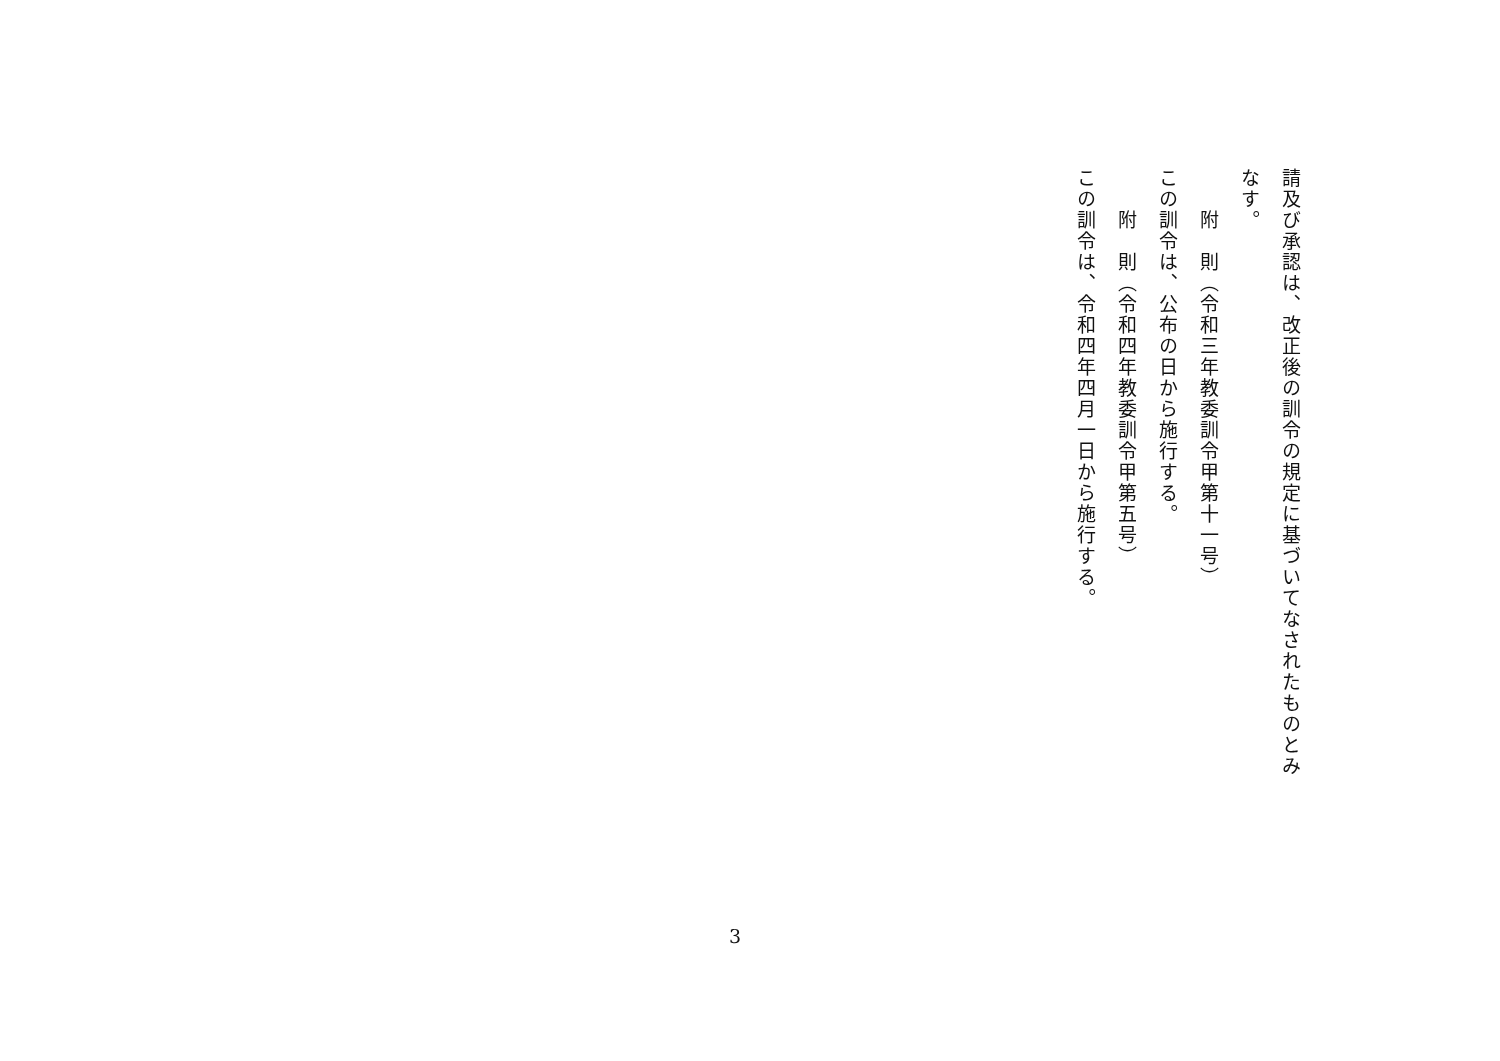請及び承認は、改正後の訓令の規定に基づいてなされたものとみなす。
　　附　則（令和三年教委訓令甲第十一号）
この訓令は、公布の日から施行する。
　　附　則（令和四年教委訓令甲第五号）
この訓令は、令和四年四月一日から施行する。
3